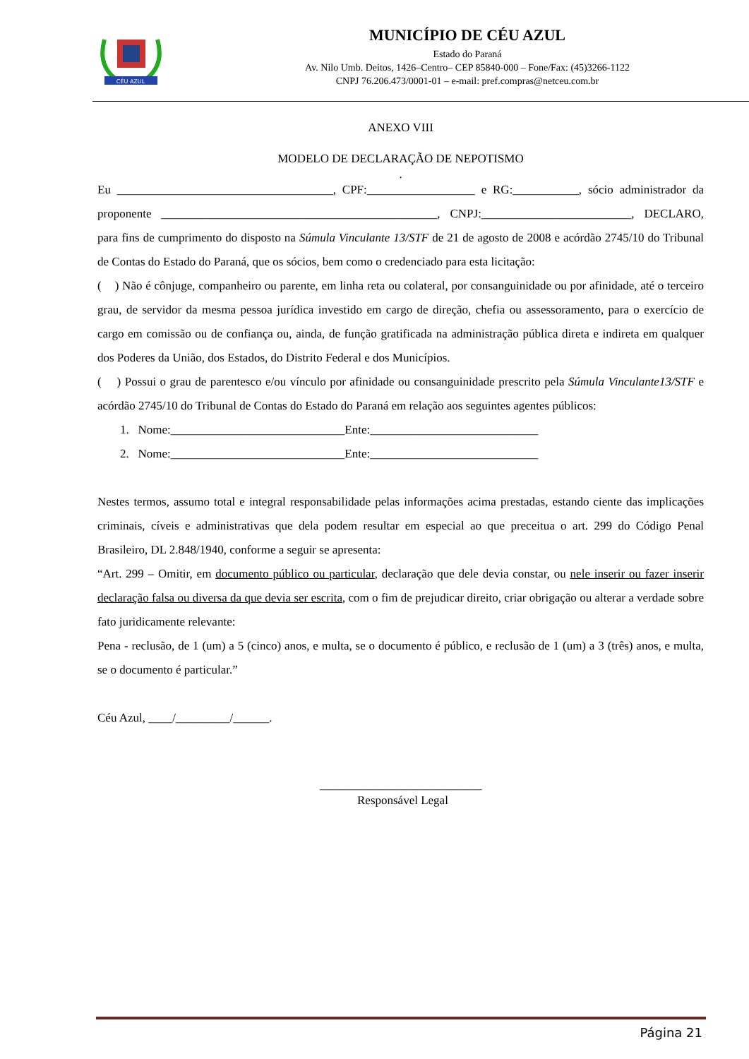CÉU AZUL
MUNICÍPIO DE CÉU AZUL
Estado do Paraná
Av. Nilo Umb. Deitos, 1426–Centro– CEP 85840-000 – Fone/Fax: (45)3266-1122
CNPJ 76.206.473/0001-01 – e-mail: pref.compras@netceu.com.br
ANEXO VIII
MODELO DE DECLARAÇÃO DE NEPOTISMO
.
Eu ____________________________________, CPF:__________________ e RG:___________, sócio administrador da proponente ______________________________________________, CNPJ:_________________________, DECLARO, para fins de cumprimento do disposto na Súmula Vinculante 13/STF de 21 de agosto de 2008 e acórdão 2745/10 do Tribunal de Contas do Estado do Paraná, que os sócios, bem como o credenciado para esta licitação:
( ) Não é cônjuge, companheiro ou parente, em linha reta ou colateral, por consanguinidade ou por afinidade, até o terceiro grau, de servidor da mesma pessoa jurídica investido em cargo de direção, chefia ou assessoramento, para o exercício de cargo em comissão ou de confiança ou, ainda, de função gratificada na administração pública direta e indireta em qualquer dos Poderes da União, dos Estados, do Distrito Federal e dos Municípios.
( ) Possui o grau de parentesco e/ou vínculo por afinidade ou consanguinidade prescrito pela Súmula Vinculante13/STF e acórdão 2745/10 do Tribunal de Contas do Estado do Paraná em relação aos seguintes agentes públicos:
1. Nome:_____________________________Ente:____________________________
2. Nome:_____________________________Ente:____________________________
Nestes termos, assumo total e integral responsabilidade pelas informações acima prestadas, estando ciente das implicações criminais, cíveis e administrativas que dela podem resultar em especial ao que preceitua o art. 299 do Código Penal Brasileiro, DL 2.848/1940, conforme a seguir se apresenta:
“Art. 299 – Omitir, em documento público ou particular, declaração que dele devia constar, ou nele inserir ou fazer inserir declaração falsa ou diversa da que devia ser escrita, com o fim de prejudicar direito, criar obrigação ou alterar a verdade sobre fato juridicamente relevante:
Pena - reclusão, de 1 (um) a 5 (cinco) anos, e multa, se o documento é público, e reclusão de 1 (um) a 3 (três) anos, e multa, se o documento é particular.”
Céu Azul, ____/_________/______.
___________________________
Responsável Legal
Página 21